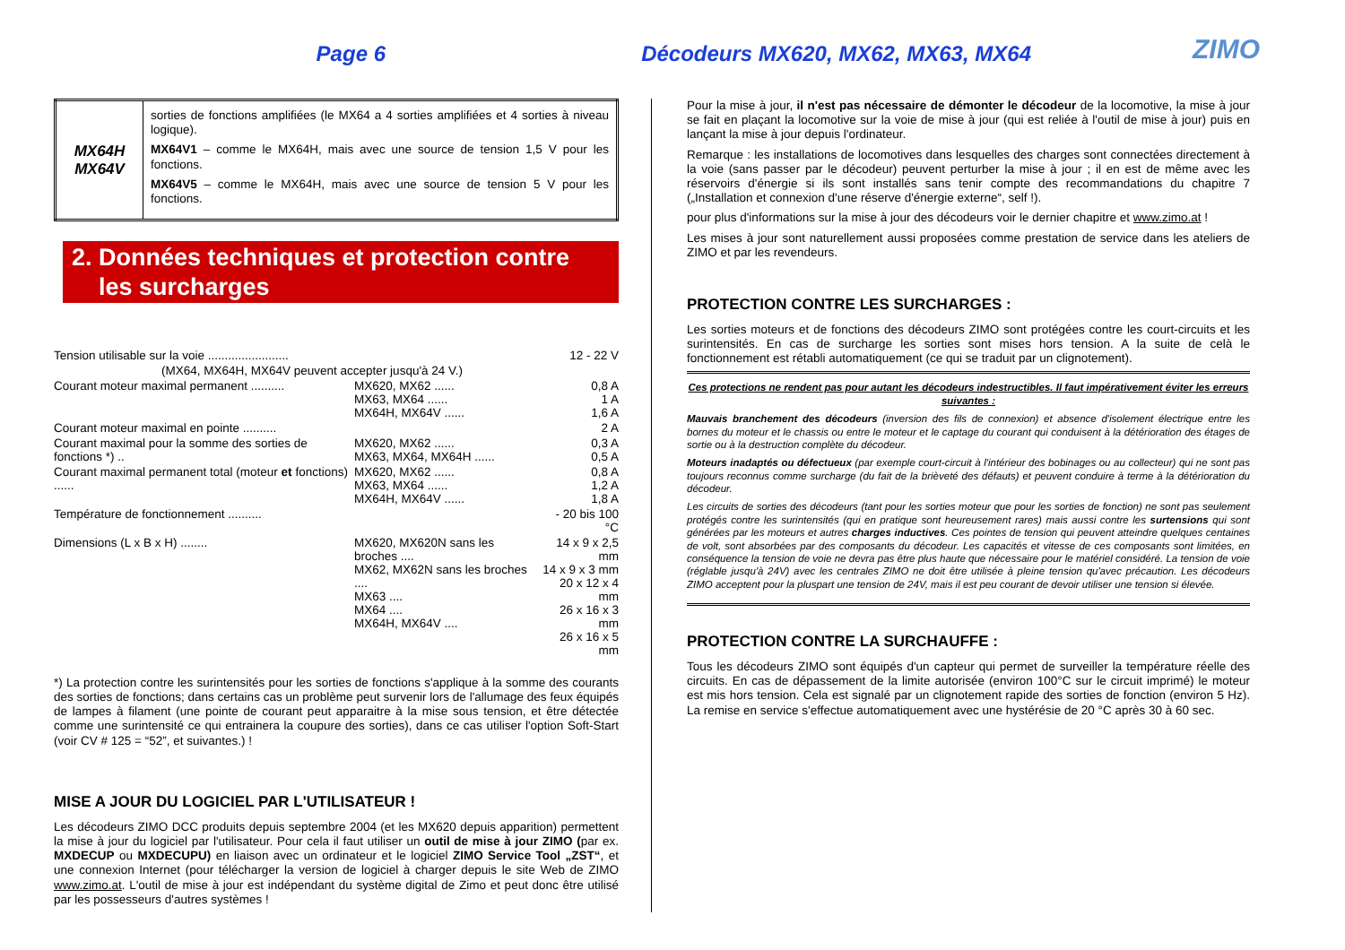Page 6 Décodeurs MX620, MX62, MX63, MX64
ZIMO
| MX64H MX64V | sorties de fonctions amplifiées (le MX64 a 4 sorties amplifiées et 4 sorties à niveau logique). MX64V1 – comme le MX64H, mais avec une source de tension 1,5 V pour les fonctions. MX64V5 – comme le MX64H, mais avec une source de tension 5 V pour les fonctions. |
2. Données techniques et protection contre
les surcharges
| Tension utilisable sur la voie ........................ | | 12 - 22 V |
| (MX64, MX64H, MX64V peuvent accepter jusqu'à 24 V.) | | |
| Courant moteur maximal permanent .......... | MX620, MX62 ...... MX63, MX64 ...... MX64H, MX64V ...... | 0,8 A 1 A 1,6 A |
| Courant moteur maximal en pointe .......... | | 2 A |
| Courant maximal pour la somme des sorties de fonctions *) .. | MX620, MX62 ...... MX63, MX64, MX64H ...... | 0,3 A 0,5 A |
| Courant maximal permanent total (moteur et fonctions) ...... | MX620, MX62 ...... MX63, MX64 ...... MX64H, MX64V ...... | 0,8 A 1,2 A 1,8 A |
| Température de fonctionnement .......... | | - 20 bis 100 °C |
| Dimensions (L x B x H) ........ | MX620, MX620N sans les broches .... MX62, MX62N sans les broches .... MX63 .... MX64 .... MX64H, MX64V .... | 14 x 9 x 2,5 mm 14 x 9 x 3 mm 20 x 12 x 4 mm 26 x 16 x 3 mm 26 x 16 x 5 mm |
*) La protection contre les surintensités pour les sorties de fonctions s'applique à la somme des courants des sorties de fonctions; dans certains cas un problème peut survenir lors de l'allumage des feux équipés de lampes à filament (une pointe de courant peut apparaitre à la mise sous tension, et être détectée comme une surintensité ce qui entrainera la coupure des sorties), dans ce cas utiliser l'option Soft-Start (voir CV # 125 = “52”, et suivantes.) !
MISE A JOUR DU LOGICIEL PAR L'UTILISATEUR !
Les décodeurs ZIMO DCC produits depuis septembre 2004 (et les MX620 depuis apparition) permettent la mise à jour du logiciel par l'utilisateur. Pour cela il faut utiliser un outil de mise à jour ZIMO (par ex. MXDECUP ou MXDECUPU) en liaison avec un ordinateur et le logiciel ZIMO Service Tool „ZST“, et une connexion Internet (pour télécharger la version de logiciel à charger depuis le site Web de ZIMO www.zimo.at. L'outil de mise à jour est indépendant du système digital de Zimo et peut donc être utilisé par les possesseurs d'autres systèmes !
Pour la mise à jour, il n'est pas nécessaire de démonter le décodeur de la locomotive, la mise à jour se fait en plaçant la locomotive sur la voie de mise à jour (qui est reliée à l'outil de mise à jour) puis en lançant la mise à jour depuis l'ordinateur.
Remarque : les installations de locomotives dans lesquelles des charges sont connectées directement à la voie (sans passer par le décodeur) peuvent perturber la mise à jour ; il en est de même avec les réservoirs d'énergie si ils sont installés sans tenir compte des recommandations du chapitre 7 („Installation et connexion d'une réserve d'énergie externe“, self !).
pour plus d'informations sur la mise à jour des décodeurs voir le dernier chapitre et www.zimo.at !
Les mises à jour sont naturellement aussi proposées comme prestation de service dans les ateliers de ZIMO et par les revendeurs.
PROTECTION CONTRE LES SURCHARGES :
Les sorties moteurs et de fonctions des décodeurs ZIMO sont protégées contre les court-circuits et les surintensités. En cas de surcharge les sorties sont mises hors tension. A la suite de celà le fonctionnement est rétabli automatiquement (ce qui se traduit par un clignotement).
Ces protections ne rendent pas pour autant les décodeurs indestructibles. Il faut impérativement éviter les erreurs suivantes :
Mauvais branchement des décodeurs (inversion des fils de connexion) et absence d'isolement électrique entre les bornes du moteur et le chassis ou entre le moteur et le captage du courant qui conduisent à la détérioration des étages de sortie ou à la destruction complète du décodeur.
Moteurs inadaptés ou défectueux (par exemple court-circuit à l'intérieur des bobinages ou au collecteur) qui ne sont pas toujours reconnus comme surcharge (du fait de la brièveté des défauts) et peuvent conduire à terme à la détérioration du décodeur.
Les circuits de sorties des décodeurs (tant pour les sorties moteur que pour les sorties de fonction) ne sont pas seulement protégés contre les surintensités (qui en pratique sont heureusement rares) mais aussi contre les surtensions qui sont générées par les moteurs et autres charges inductives. Ces pointes de tension qui peuvent atteindre quelques centaines de volt, sont absorbées par des composants du décodeur. Les capacités et vitesse de ces composants sont limitées, en conséquence la tension de voie ne devra pas être plus haute que nécessaire pour le matériel considéré. La tension de voie (réglable jusqu'à 24V) avec les centrales ZIMO ne doit être utilisée à pleine tension qu'avec précaution. Les décodeurs ZIMO acceptent pour la pluspart une tension de 24V, mais il est peu courant de devoir utiliser une tension si élevée.
PROTECTION CONTRE LA SURCHAUFFE :
Tous les décodeurs ZIMO sont équipés d'un capteur qui permet de surveiller la température réelle des circuits. En cas de dépassement de la limite autorisée (environ 100°C sur le circuit imprimé) le moteur est mis hors tension. Cela est signalé par un clignotement rapide des sorties de fonction (environ 5 Hz). La remise en service s'effectue automatiquement avec une hystérésie de 20 °C après 30 à 60 sec.